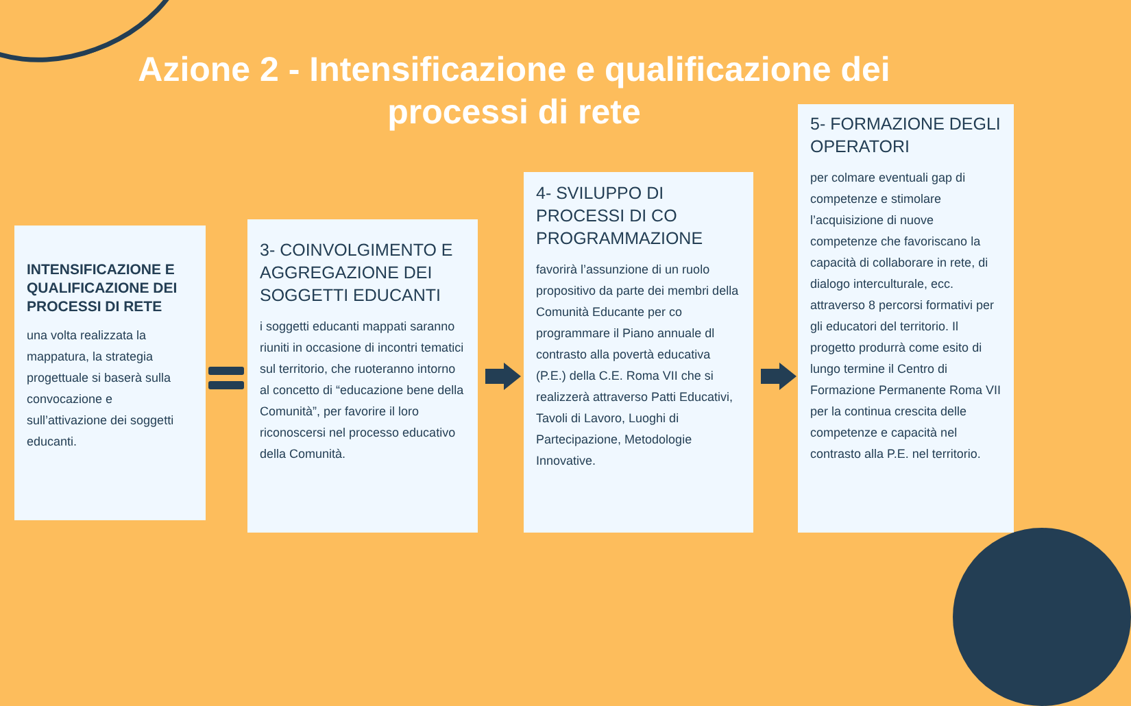Azione 2 - Intensificazione e qualificazione dei processi di rete
INTENSIFICAZIONE E QUALIFICAZIONE DEI PROCESSI DI RETE
una volta realizzata la mappatura, la strategia progettuale si baserà sulla convocazione e sull’attivazione dei soggetti educanti.
3- COINVOLGIMENTO E AGGREGAZIONE DEI SOGGETTI EDUCANTI
i soggetti educanti mappati saranno riuniti in occasione di incontri tematici sul territorio, che ruoteranno intorno al concetto di “educazione bene della Comunità”, per favorire il loro riconoscersi nel processo educativo della Comunità.
4- SVILUPPO DI PROCESSI DI CO PROGRAMMAZIONE
favorirà l’assunzione di un ruolo propositivo da parte dei membri della Comunità Educante per co programmare il Piano annuale dl contrasto alla povertà educativa (P.E.) della C.E. Roma VII che si realizzerà attraverso Patti Educativi, Tavoli di Lavoro, Luoghi di Partecipazione, Metodologie Innovative.
5- FORMAZIONE DEGLI OPERATORI
per colmare eventuali gap di competenze e stimolare l’acquisizione di nuove competenze che favoriscano la capacità di collaborare in rete, di dialogo interculturale, ecc. attraverso 8 percorsi formativi per gli educatori del territorio. Il progetto produrrà come esito di lungo termine il Centro di Formazione Permanente Roma VII per la continua crescita delle competenze e capacità nel contrasto alla P.E. nel territorio.